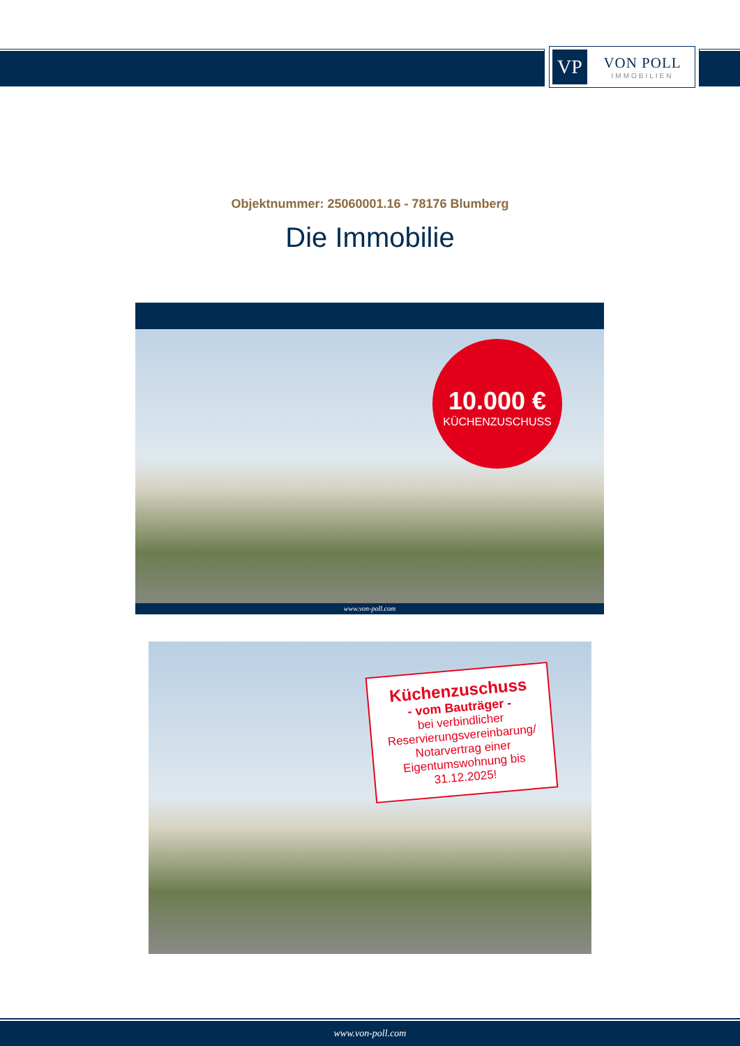VP
VON POLL
IMMOBILIEN
Objektnummer: 25060001.16 - 78176 Blumberg
Die Immobilie
10.000 €
KÜCHENZUSCHUSS
www.von-poll.com
Küchenzuschuss
- vom Bauträger -
bei verbindlicher Reservierungsvereinbarung/ Notarvertrag einer Eigentumswohnung bis 31.12.2025!
www.von-poll.com